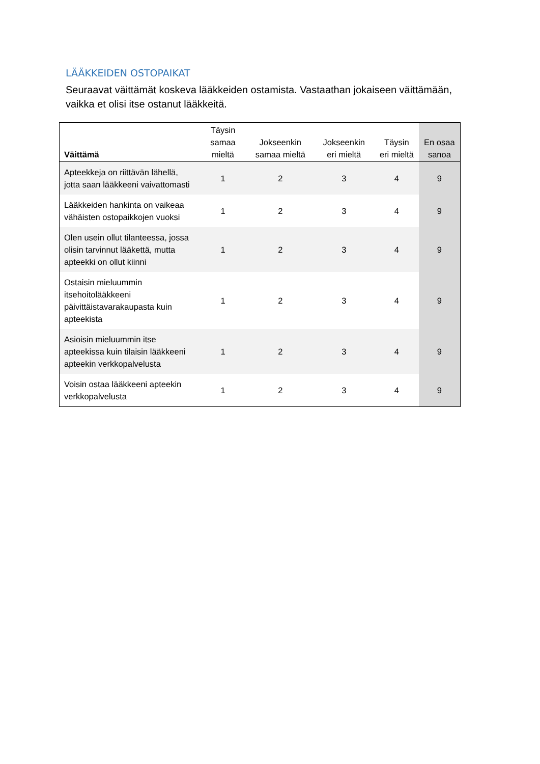LÄÄKKEIDEN OSTOPAIKAT
Seuraavat väittämät koskeva lääkkeiden ostamista. Vastaathan jokaiseen väittämään, vaikka et olisi itse ostanut lääkkeitä.
| Väittämä | Täysin samaa mieltä | Jokseenkin samaa mieltä | Jokseenkin eri mieltä | Täysin eri mieltä | En osaa sanoa |
| --- | --- | --- | --- | --- | --- |
| Apteekkeja on riittävän lähellä, jotta saan lääkkeeni vaivattomasti | 1 | 2 | 3 | 4 | 9 |
| Lääkkeiden hankinta on vaikeaa vähäisten ostopaikkojen vuoksi | 1 | 2 | 3 | 4 | 9 |
| Olen usein ollut tilanteessa, jossa olisin tarvinnut lääkettä, mutta apteekki on ollut kiinni | 1 | 2 | 3 | 4 | 9 |
| Ostaisin mieluummin itsehoitolääkkeeni päivittäistavarakaupasta kuin apteekista | 1 | 2 | 3 | 4 | 9 |
| Asioisin mieluummin itse apteekissa kuin tilaisin lääkkeeni apteekin verkkopalvelusta | 1 | 2 | 3 | 4 | 9 |
| Voisin ostaa lääkkeeni apteekin verkkopalvelusta | 1 | 2 | 3 | 4 | 9 |